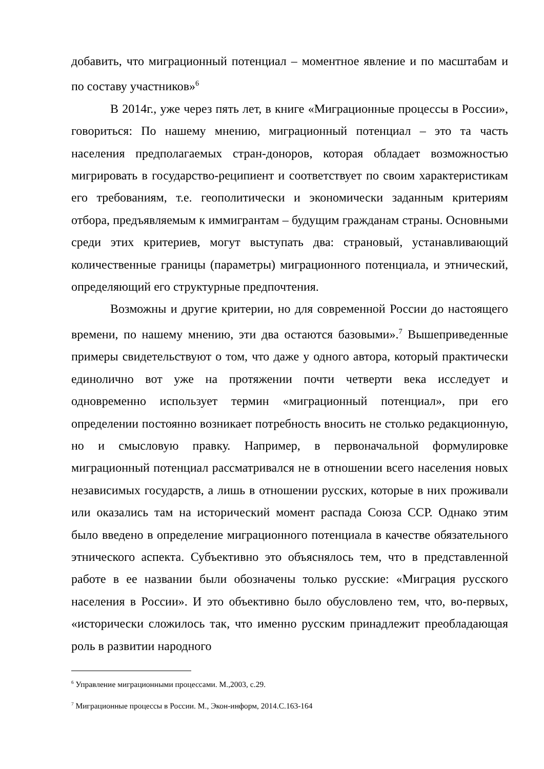добавить, что миграционный потенциал – моментное явление и по масштабам и по составу участников»<sup>6</sup>
В 2014г., уже через пять лет, в книге «Миграционные процессы в России», говориться: По нашему мнению, миграционный потенциал – это та часть населения предполагаемых стран-доноров, которая обладает возможностью мигрировать в государство-реципиент и соответствует по своим характеристикам его требованиям, т.е. геополитически и экономически заданным критериям отбора, предъявляемым к иммигрантам – будущим гражданам страны. Основными среди этих критериев, могут выступать два: страновый, устанавливающий количественные границы (параметры) миграционного потенциала, и этнический, определяющий его структурные предпочтения.
Возможны и другие критерии, но для современной России до настоящего времени, по нашему мнению, эти два остаются базовыми».<sup>7</sup> Вышеприведенные примеры свидетельствуют о том, что даже у одного автора, который практически единолично вот уже на протяжении почти четверти века исследует и одновременно использует термин «миграционный потенциал», при его определении постоянно возникает потребность вносить не столько редакционную, но и смысловую правку. Например, в первоначальной формулировке миграционный потенциал рассматривался не в отношении всего населения новых независимых государств, а лишь в отношении русских, которые в них проживали или оказались там на исторический момент распада Союза ССР. Однако этим было введено в определение миграционного потенциала в качестве обязательного этнического аспекта. Субъективно это объяснялось тем, что в представленной работе в ее названии были обозначены только русские: «Миграция русского населения в России». И это объективно было обусловлено тем, что, во-первых, «исторически сложилось так, что именно русским принадлежит преобладающая роль в развитии народного
<sup>6</sup> Управление миграционными процессами. М.,2003, с.29.
<sup>7</sup> Миграционные процессы в России. М., Экон-информ, 2014.С.163-164